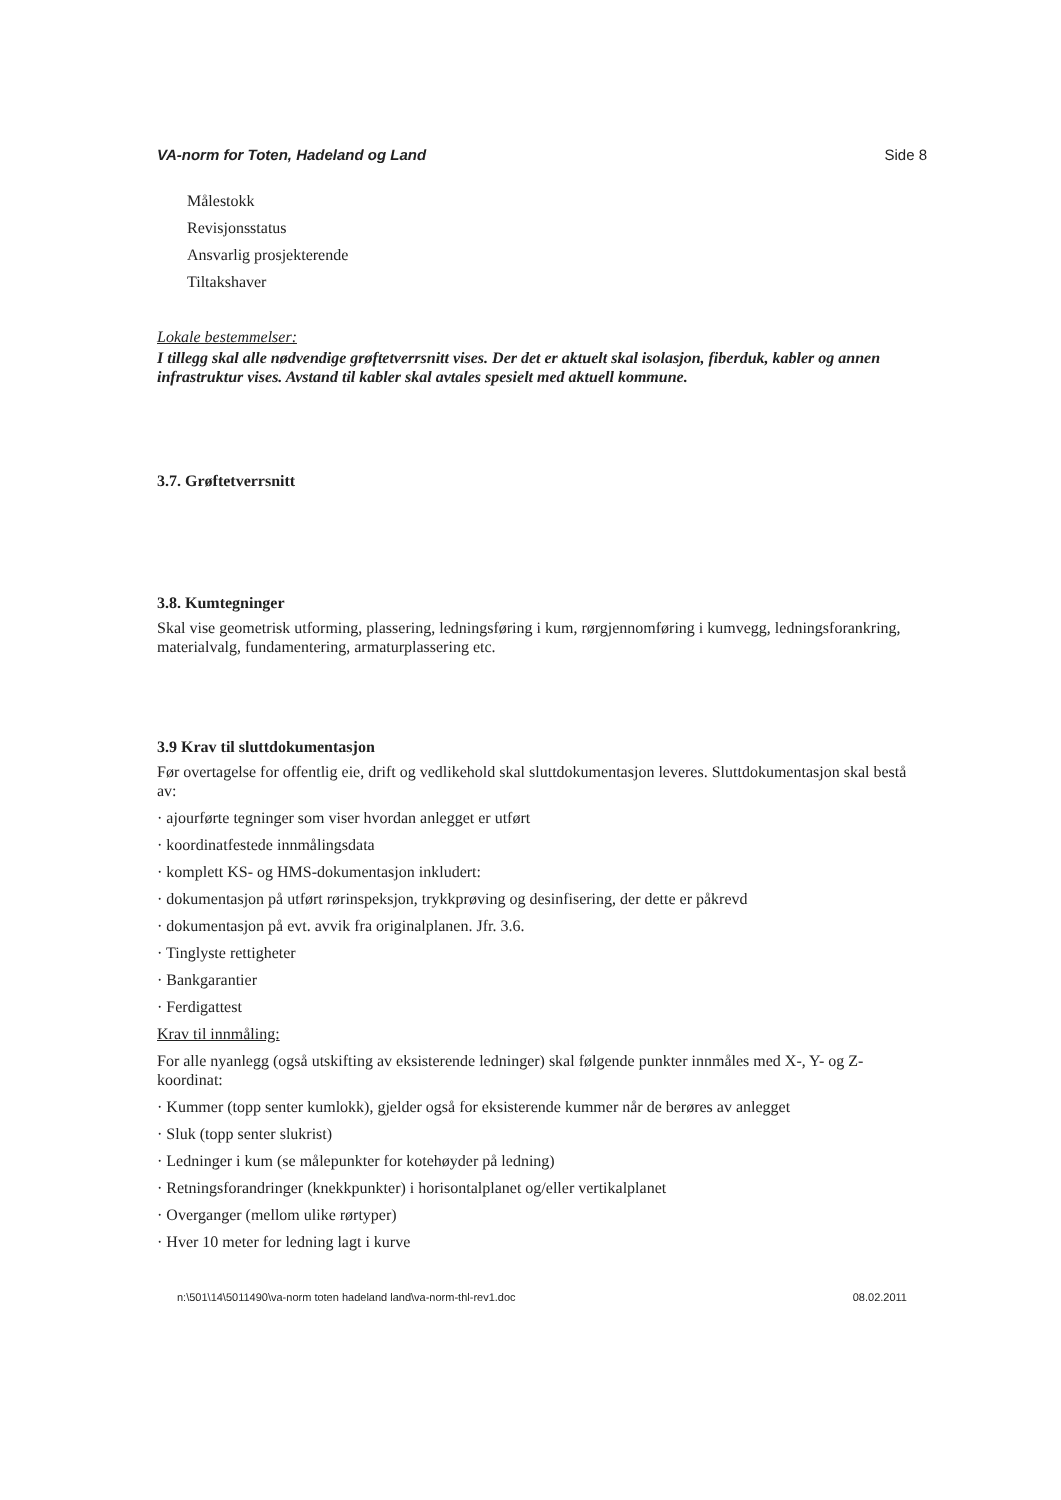VA-norm for Toten, Hadeland og Land Side 8
Målestokk
Revisjonsstatus
Ansvarlig prosjekterende
Tiltakshaver
Lokale bestemmelser:
I tillegg skal alle nødvendige grøftetverrsnitt vises. Der det er aktuelt skal isolasjon, fiberduk, kabler og annen infrastruktur vises. Avstand til kabler skal avtales spesielt med aktuell kommune.
3.7. Grøftetverrsnitt
3.8. Kumtegninger
Skal vise geometrisk utforming, plassering, ledningsføring i kum, rørgjennomføring i kumvegg, ledningsforankring, materialvalg, fundamentering, armaturplassering etc.
3.9 Krav til sluttdokumentasjon
Før overtagelse for offentlig eie, drift og vedlikehold skal sluttdokumentasjon leveres. Sluttdokumentasjon skal bestå av:
· ajourførte tegninger som viser hvordan anlegget er utført
· koordinatfestede innmålingsdata
· komplett KS- og HMS-dokumentasjon inkludert:
· dokumentasjon på utført rørinspeksjon, trykkprøving og desinfisering, der dette er påkrevd
· dokumentasjon på evt. avvik fra originalplanen. Jfr. 3.6.
· Tinglyste rettigheter
· Bankgarantier
· Ferdigattest
Krav til innmåling:
For alle nyanlegg (også utskifting av eksisterende ledninger) skal følgende punkter innmåles med X-, Y- og Z-koordinat:
· Kummer (topp senter kumlokk), gjelder også for eksisterende kummer når de berøres av anlegget
· Sluk (topp senter slukrist)
· Ledninger i kum (se målepunkter for kotehøyder på ledning)
· Retningsforandringer (knekkpunkter) i horisontalplanet og/eller vertikalplanet
· Overganger (mellom ulike rørtyper)
· Hver 10 meter for ledning lagt i kurve
n:\501\14\5011490\va-norm toten hadeland land\va-norm-thl-rev1.doc 08.02.2011